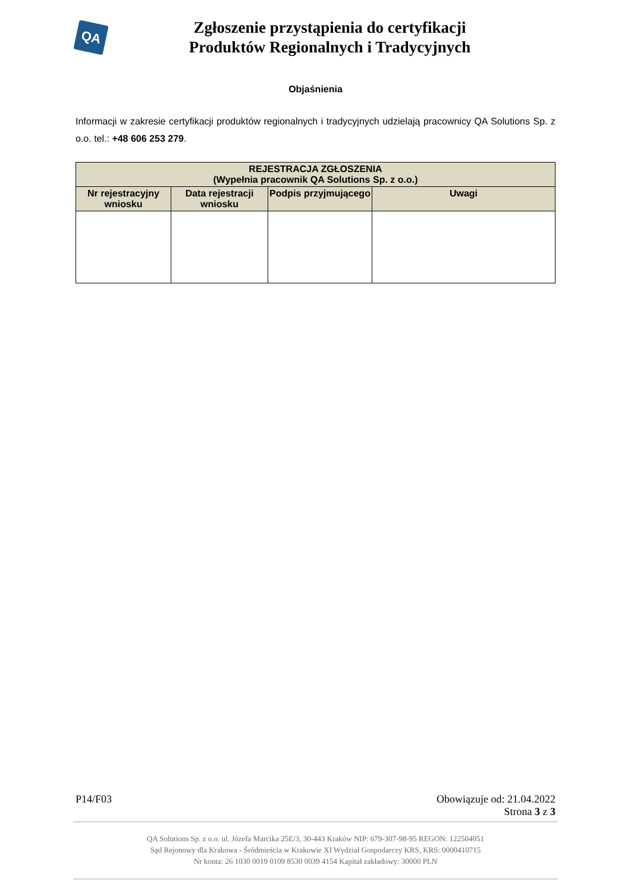QA
Zgłoszenie przystąpienia do certyfikacji
Produktów Regionalnych i Tradycyjnych
Objaśnienia
Informacji w zakresie certyfikacji produktów regionalnych i tradycyjnych udzielają pracownicy QA Solutions Sp. z o.o. tel.: +48 606 253 279.
| REJESTRACJA ZGŁOSZENIA (Wypełnia pracownik QA Solutions Sp. z o.o.) | | | |
| --- | --- | --- | --- |
| Nr rejestracyjny wniosku | Data rejestracji wniosku | Podpis przyjmującego | Uwagi |
P14/F03 Obowiązuje od: 21.04.2022
Strona 3 z 3
QA Solutions Sp. z o.o. ul. Józefa Marcika 25E/3, 30-443 Kraków NIP: 679-307-98-95 REGON: 122504051
Sąd Rejonowy dla Krakowa - Śródmieścia w Krakowie XI Wydział Gospodarczy KRS, KRS: 0000410715
Nr konta: 26 1030 0019 0109 8530 0039 4154 Kapitał zakładowy: 30000 PLN